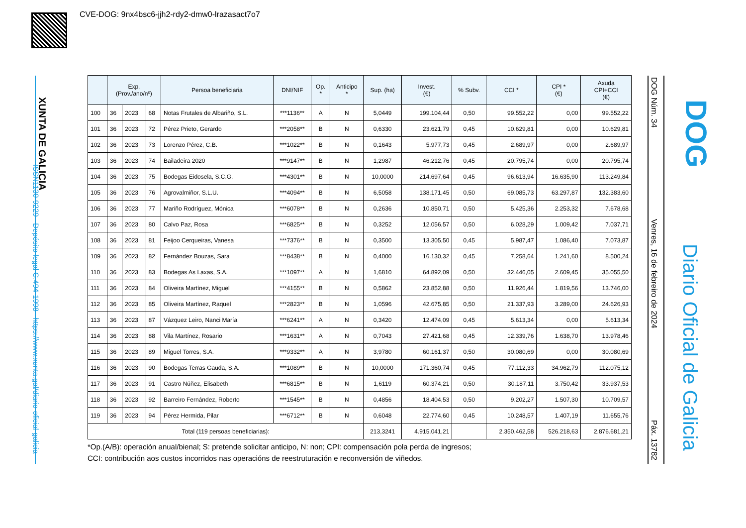CVE-DOG: 9nx4bsc6-jjh2-rdy2-dmw0-lrazasact7o7
XUNTA DE GALICIA
ISSN1130-9229 Depósito legal C.494-1998 https://www.xunta.gal/diario-oficial-galicia
DOG Núm. 34 Venres, 16 de febreiro de 2024 Páx. 13782
DOG
Diario Oficial de Galicia
| | Exp. (Prov./ano/nº) | | | Persoa beneficiaria | DNI/NIF | Op. * | Anticipo * | Sup. (ha) | Invest. (€) | % Subv. | CCI * | CPI * (€) | Axuda CPI+CCI (€) |
| --- | --- | --- | --- | --- | --- | --- | --- | --- | --- | --- | --- | --- | --- |
| 100 | 36 | 2023 | 68 | Notas Frutales de Albariño, S.L. | ***1136** | A | N | 5,0449 | 199.104,44 | 0,50 | 99.552,22 | 0,00 | 99.552,22 |
| 101 | 36 | 2023 | 72 | Pérez Prieto, Gerardo | ***2058** | B | N | 0,6330 | 23.621,79 | 0,45 | 10.629,81 | 0,00 | 10.629,81 |
| 102 | 36 | 2023 | 73 | Lorenzo Pérez, C.B. | ***1022** | B | N | 0,1643 | 5.977,73 | 0,45 | 2.689,97 | 0,00 | 2.689,97 |
| 103 | 36 | 2023 | 74 | Bailadeira 2020 | ***9147** | B | N | 1,2987 | 46.212,76 | 0,45 | 20.795,74 | 0,00 | 20.795,74 |
| 104 | 36 | 2023 | 75 | Bodegas Eidosela, S.C.G. | ***4301** | B | N | 10,0000 | 214.697,64 | 0,45 | 96.613,94 | 16.635,90 | 113.249,84 |
| 105 | 36 | 2023 | 76 | Agrovalmiñor, S.L.U. | ***4094** | B | N | 6,5058 | 138.171,45 | 0,50 | 69.085,73 | 63.297,87 | 132.383,60 |
| 106 | 36 | 2023 | 77 | Mariño Rodríguez, Mónica | ***6078** | B | N | 0,2636 | 10.850,71 | 0,50 | 5.425,36 | 2.253,32 | 7.678,68 |
| 107 | 36 | 2023 | 80 | Calvo Paz, Rosa | ***6825** | B | N | 0,3252 | 12.056,57 | 0,50 | 6.028,29 | 1.009,42 | 7.037,71 |
| 108 | 36 | 2023 | 81 | Feijoo Cerqueiras, Vanesa | ***7376** | B | N | 0,3500 | 13.305,50 | 0,45 | 5.987,47 | 1.086,40 | 7.073,87 |
| 109 | 36 | 2023 | 82 | Fernández Bouzas, Sara | ***8438** | B | N | 0,4000 | 16.130,32 | 0,45 | 7.258,64 | 1.241,60 | 8.500,24 |
| 110 | 36 | 2023 | 83 | Bodegas As Laxas, S.A. | ***1097** | A | N | 1,6810 | 64.892,09 | 0,50 | 32.446,05 | 2.609,45 | 35.055,50 |
| 111 | 36 | 2023 | 84 | Oliveira Martínez, Miguel | ***4155** | B | N | 0,5862 | 23.852,88 | 0,50 | 11.926,44 | 1.819,56 | 13.746,00 |
| 112 | 36 | 2023 | 85 | Oliveira Martínez, Raquel | ***2823** | B | N | 1,0596 | 42.675,85 | 0,50 | 21.337,93 | 3.289,00 | 24.626,93 |
| 113 | 36 | 2023 | 87 | Vázquez Leiro, Nanci María | ***6241** | A | N | 0,3420 | 12.474,09 | 0,45 | 5.613,34 | 0,00 | 5.613,34 |
| 114 | 36 | 2023 | 88 | Vila Martínez, Rosario | ***1631** | A | N | 0,7043 | 27.421,68 | 0,45 | 12.339,76 | 1.638,70 | 13.978,46 |
| 115 | 36 | 2023 | 89 | Miguel Torres, S.A. | ***9332** | A | N | 3,9780 | 60.161,37 | 0,50 | 30.080,69 | 0,00 | 30.080,69 |
| 116 | 36 | 2023 | 90 | Bodegas Terras Gauda, S.A. | ***1089** | B | N | 10,0000 | 171.360,74 | 0,45 | 77.112,33 | 34.962,79 | 112.075,12 |
| 117 | 36 | 2023 | 91 | Castro Núñez, Elisabeth | ***6815** | B | N | 1,6119 | 60.374,21 | 0,50 | 30.187,11 | 3.750,42 | 33.937,53 |
| 118 | 36 | 2023 | 92 | Barreiro Fernández, Roberto | ***1545** | B | N | 0,4856 | 18.404,53 | 0,50 | 9.202,27 | 1.507,30 | 10.709,57 |
| 119 | 36 | 2023 | 94 | Pérez Hermida, Pilar | ***6712** | B | N | 0,6048 | 22.774,60 | 0,45 | 10.248,57 | 1.407,19 | 11.655,76 |
| Total (119 persoas beneficiarias): | | | | | | | | 213,3241 | 4.915.041,21 | | 2.350.462,58 | 526.218,63 | 2.876.681,21 |
*Op.(A/B): operación anual/bienal; S: pretende solicitar anticipo, N: non; CPI: compensación pola perda de ingresos;
CCI: contribución aos custos incorridos nas operacións de reestruturación e reconversión de viñedos.